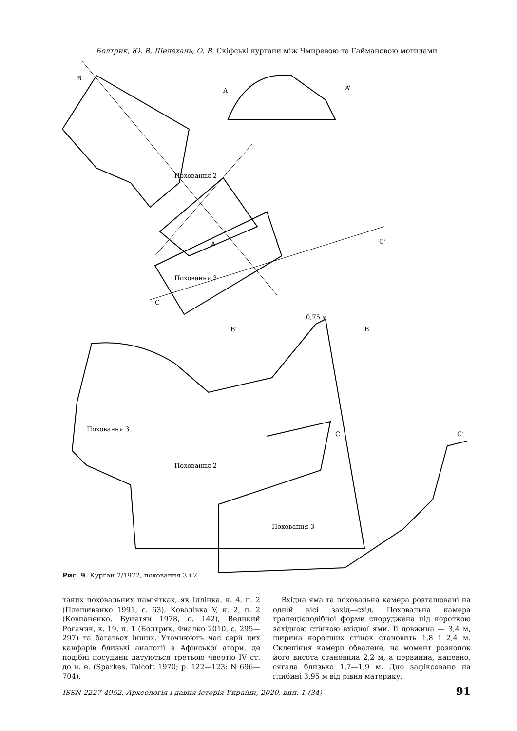Болтрик, Ю. В, Шелехань, О. В. Скіфські кургани між Чмиревою та Гаймановою могилами
B
A
A’
A
C
C’
Поховання 2
Поховання 3
0,75 м
B’
B
Поховання 3
Поховання 2
C
C’
Поховання 3
Рис. 9. Курган 2/1972, поховання 3 і 2
таких поховальних пам’ятках, як Іллінка, к. 4, п. 2 (Плешивенко 1991, с. 63), Ковалівка V, к. 2, п. 2 (Ковпаненко, Бунятян 1978, с. 142), Великий Рогачик, к. 19, п. 1 (Болтрик, Фиалко 2010, с. 295—297) та багатьох інших. Уточнюють час серії цих канфарів близькі аналогії з Афінської агори, де подібні посудини датуються третьою чвертю IV ст. до н. е. (Sparkes, Talcott 1970; p. 122—123: N 696—704).
Вхідна яма та поховальна камера розташовані на одній вісі захід—схід. Поховальна камера трапецієподібної форми споруджена під короткою західною стінкою вхідної ями. Її довжина — 3,4 м, ширина коротших стінок становить 1,8 і 2,4 м. Склепіння камери обвалене, на момент розкопок його висота становила 2,2 м, а первинна, напевно, сягала близько 1,7—1,9 м. Дно зафіксовано на глибині 3,95 м від рівня материку.
ISSN 2227-4952. Археологія і давня історія України, 2020, вип. 1 (34) 91